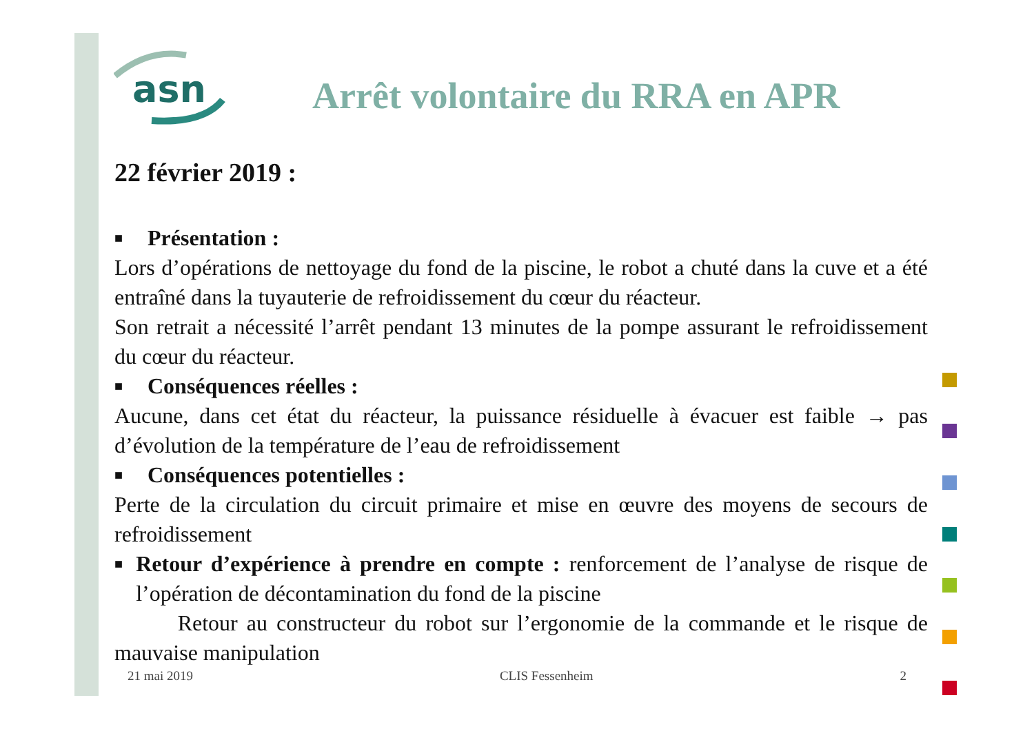asn
Arrêt volontaire du RRA en APR
22 février 2019 :
■ Présentation :
Lors d’opérations de nettoyage du fond de la piscine, le robot a chuté dans la cuve et a été entraîné dans la tuyauterie de refroidissement du cœur du réacteur.
Son retrait a nécessité l’arrêt pendant 13 minutes de la pompe assurant le refroidissement du cœur du réacteur.
■ Conséquences réelles :
Aucune, dans cet état du réacteur, la puissance résiduelle à évacuer est faible → pas d’évolution de la température de l’eau de refroidissement
■ Conséquences potentielles :
Perte de la circulation du circuit primaire et mise en œuvre des moyens de secours de refroidissement
■
Retour d’expérience à prendre en compte : renforcement de l’analyse de risque de l’opération de décontamination du fond de la piscine
Retour au constructeur du robot sur l’ergonomie de la commande et le risque de mauvaise manipulation
21 mai 2019 CLIS Fessenheim 2